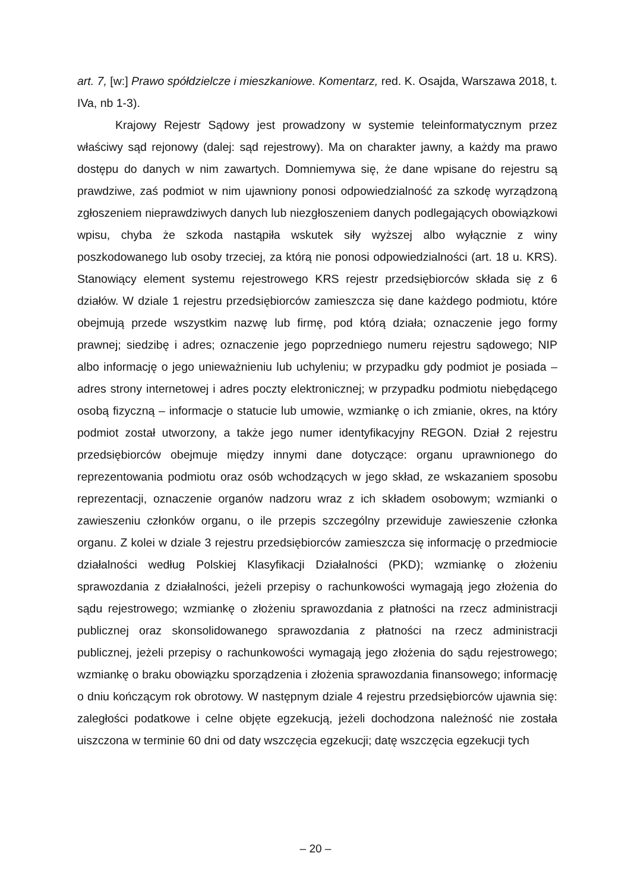art. 7, [w:] Prawo spółdzielcze i mieszkaniowe. Komentarz, red. K. Osajda, Warszawa 2018, t. IVa, nb 1-3).
Krajowy Rejestr Sądowy jest prowadzony w systemie teleinformatycznym przez właściwy sąd rejonowy (dalej: sąd rejestrowy). Ma on charakter jawny, a każdy ma prawo dostępu do danych w nim zawartych. Domniemywa się, że dane wpisane do rejestru są prawdziwe, zaś podmiot w nim ujawniony ponosi odpowiedzialność za szkodę wyrządzoną zgłoszeniem nieprawdziwych danych lub niezgłoszeniem danych podlegających obowiązkowi wpisu, chyba że szkoda nastąpiła wskutek siły wyższej albo wyłącznie z winy poszkodowanego lub osoby trzeciej, za którą nie ponosi odpowiedzialności (art. 18 u. KRS). Stanowiący element systemu rejestrowego KRS rejestr przedsiębiorców składa się z 6 działów. W dziale 1 rejestru przedsiębiorców zamieszcza się dane każdego podmiotu, które obejmują przede wszystkim nazwę lub firmę, pod którą działa; oznaczenie jego formy prawnej; siedzibę i adres; oznaczenie jego poprzedniego numeru rejestru sądowego; NIP albo informację o jego unieważnieniu lub uchyleniu; w przypadku gdy podmiot je posiada – adres strony internetowej i adres poczty elektronicznej; w przypadku podmiotu niebędącego osobą fizyczną – informacje o statucie lub umowie, wzmiankę o ich zmianie, okres, na który podmiot został utworzony, a także jego numer identyfikacyjny REGON. Dział 2 rejestru przedsiębiorców obejmuje między innymi dane dotyczące: organu uprawnionego do reprezentowania podmiotu oraz osób wchodzących w jego skład, ze wskazaniem sposobu reprezentacji, oznaczenie organów nadzoru wraz z ich składem osobowym; wzmianki o zawieszeniu członków organu, o ile przepis szczególny przewiduje zawieszenie członka organu. Z kolei w dziale 3 rejestru przedsiębiorców zamieszcza się informację o przedmiocie działalności według Polskiej Klasyfikacji Działalności (PKD); wzmiankę o złożeniu sprawozdania z działalności, jeżeli przepisy o rachunkowości wymagają jego złożenia do sądu rejestrowego; wzmiankę o złożeniu sprawozdania z płatności na rzecz administracji publicznej oraz skonsolidowanego sprawozdania z płatności na rzecz administracji publicznej, jeżeli przepisy o rachunkowości wymagają jego złożenia do sądu rejestrowego; wzmiankę o braku obowiązku sporządzenia i złożenia sprawozdania finansowego; informację o dniu kończącym rok obrotowy. W następnym dziale 4 rejestru przedsiębiorców ujawnia się: zaległości podatkowe i celne objęte egzekucją, jeżeli dochodzona należność nie została uiszczona w terminie 60 dni od daty wszczęcia egzekucji; datę wszczęcia egzekucji tych
– 20 –